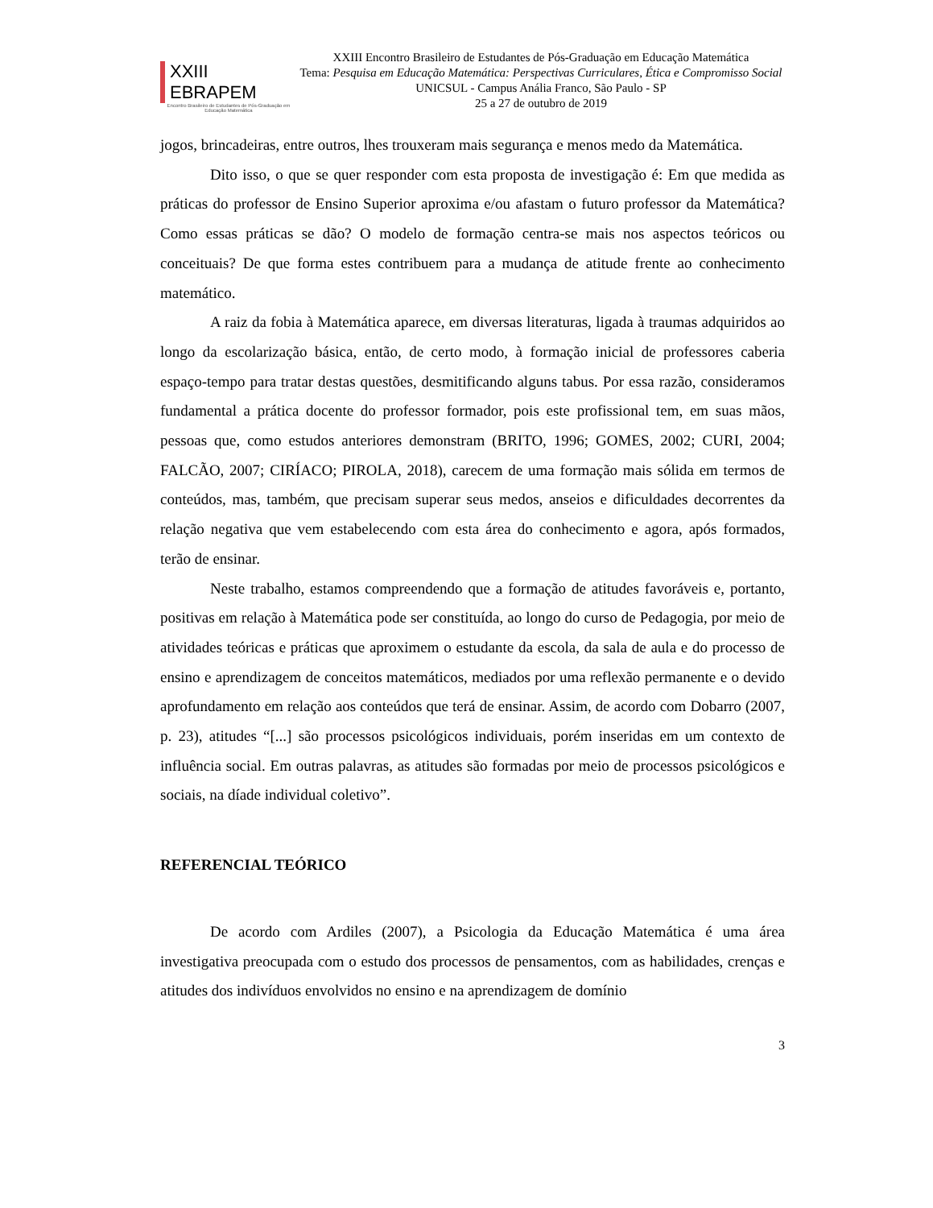XXIII EBRAPEM
Encontro Brasileiro de Estudantes de Pós-Graduação em Educação Matemática
XXIII Encontro Brasileiro de Estudantes de Pós-Graduação em Educação Matemática
Tema: Pesquisa em Educação Matemática: Perspectivas Curriculares, Ética e Compromisso Social
UNICSUL - Campus Anália Franco, São Paulo - SP
25 a 27 de outubro de 2019
jogos, brincadeiras, entre outros, lhes trouxeram mais segurança e menos medo da Matemática.
Dito isso, o que se quer responder com esta proposta de investigação é: Em que medida as práticas do professor de Ensino Superior aproxima e/ou afastam o futuro professor da Matemática? Como essas práticas se dão? O modelo de formação centra-se mais nos aspectos teóricos ou conceituais? De que forma estes contribuem para a mudança de atitude frente ao conhecimento matemático.
A raiz da fobia à Matemática aparece, em diversas literaturas, ligada à traumas adquiridos ao longo da escolarização básica, então, de certo modo, à formação inicial de professores caberia espaço-tempo para tratar destas questões, desmitificando alguns tabus. Por essa razão, consideramos fundamental a prática docente do professor formador, pois este profissional tem, em suas mãos, pessoas que, como estudos anteriores demonstram (BRITO, 1996; GOMES, 2002; CURI, 2004; FALCÃO, 2007; CIRÍACO; PIROLA, 2018), carecem de uma formação mais sólida em termos de conteúdos, mas, também, que precisam superar seus medos, anseios e dificuldades decorrentes da relação negativa que vem estabelecendo com esta área do conhecimento e agora, após formados, terão de ensinar.
Neste trabalho, estamos compreendendo que a formação de atitudes favoráveis e, portanto, positivas em relação à Matemática pode ser constituída, ao longo do curso de Pedagogia, por meio de atividades teóricas e práticas que aproximem o estudante da escola, da sala de aula e do processo de ensino e aprendizagem de conceitos matemáticos, mediados por uma reflexão permanente e o devido aprofundamento em relação aos conteúdos que terá de ensinar. Assim, de acordo com Dobarro (2007, p. 23), atitudes “[...] são processos psicológicos individuais, porém inseridas em um contexto de influência social. Em outras palavras, as atitudes são formadas por meio de processos psicológicos e sociais, na díade individual coletivo”.
REFERENCIAL TEÓRICO
De acordo com Ardiles (2007), a Psicologia da Educação Matemática é uma área investigativa preocupada com o estudo dos processos de pensamentos, com as habilidades, crenças e atitudes dos indivíduos envolvidos no ensino e na aprendizagem de domínio
3